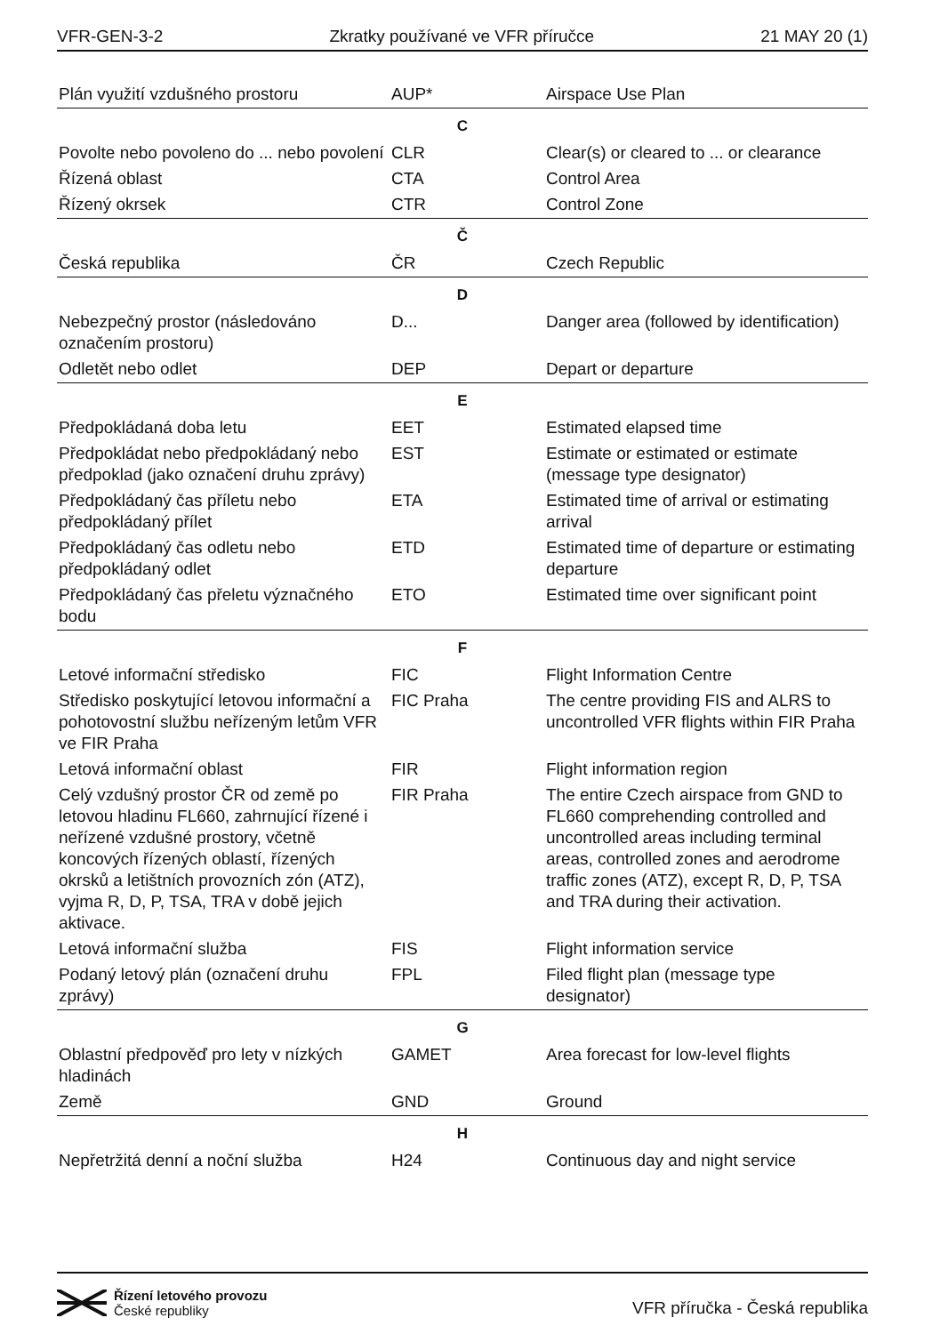VFR-GEN-3-2 Zkratky používané ve VFR příručce 21 MAY 20 (1)
| Plán využití vzdušného prostoru | AUP* | Airspace Use Plan |
| C | | |
| Povolte nebo povoleno do ... nebo povolení | CLR | Clear(s) or cleared to ... or clearance |
| Řízená oblast | CTA | Control Area |
| Řízený okrsek | CTR | Control Zone |
| Č | | |
| Česká republika | ČR | Czech Republic |
| D | | |
| Nebezpečný prostor (následováno označením prostoru) | D... | Danger area (followed by identification) |
| Odletět nebo odlet | DEP | Depart or departure |
| E | | |
| Předpokládaná doba letu | EET | Estimated elapsed time |
| Předpokládat nebo předpokládaný nebo předpoklad (jako označení druhu zprávy) | EST | Estimate or estimated or estimate (message type designator) |
| Předpokládaný čas příletu nebo předpokládaný přílet | ETA | Estimated time of arrival or estimating arrival |
| Předpokládaný čas odletu nebo předpokládaný odlet | ETD | Estimated time of departure or estimating departure |
| Předpokládaný čas přeletu význačného bodu | ETO | Estimated time over significant point |
| F | | |
| Letové informační středisko | FIC | Flight Information Centre |
| Středisko poskytující letovou informační a pohotovostní službu neřízeným letům VFR ve FIR Praha | FIC Praha | The centre providing FIS and ALRS to uncontrolled VFR flights within FIR Praha |
| Letová informační oblast | FIR | Flight information region |
| Celý vzdušný prostor ČR od země po letovou hladinu FL660, zahrnující řízené i neřízené vzdušné prostory, včetně koncových řízených oblastí, řízených okrsků a letištních provozních zón (ATZ), vyjma R, D, P, TSA, TRA v době jejich aktivace. | FIR Praha | The entire Czech airspace from GND to FL660 comprehending controlled and uncontrolled areas including terminal areas, controlled zones and aerodrome traffic zones (ATZ), except R, D, P, TSA and TRA during their activation. |
| Letová informační služba | FIS | Flight information service |
| Podaný letový plán (označení druhu zprávy) | FPL | Filed flight plan (message type designator) |
| G | | |
| Oblastní předpověď pro lety v nízkých hladinách | GAMET | Area forecast for low-level flights |
| Země | GND | Ground |
| H | | |
| Nepřetržitá denní a noční služba | H24 | Continuous day and night service |
Řízení letového provozu
České republiky
VFR příručka - Česká republika